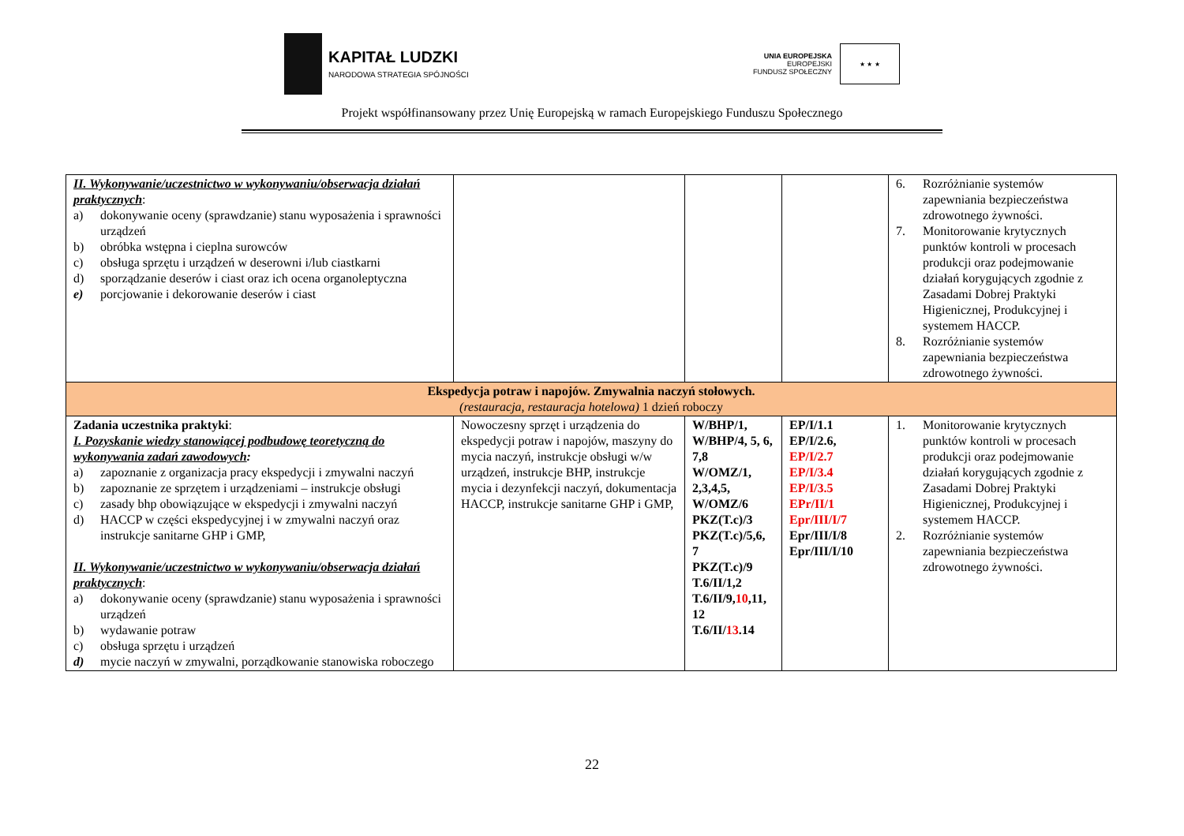KAPITAŁ LUDZKI
NARODOWA STRATEGIA SPÓJNOŚCI
UNIA EUROPEJSKA
EUROPEJSKI
FUNDUSZ SPOŁECZNY
★ ★ ★
Projekt współfinansowany przez Unię Europejską w ramach Europejskiego Funduszu Społecznego
| II. Wykonywanie/uczestnictwo w wykonywaniu/obserwacja działań praktycznych : a) dokonywanie oceny (sprawdzanie) stanu wyposażenia i sprawności urządzeń b) obróbka wstępna i cieplna surowców c) obsługa sprzętu i urządzeń w deserowni i/lub ciastkarni d) sporządzanie deserów i ciast oraz ich ocena organoleptyczna e) porcjowanie i dekorowanie deserów i ciast | | | | 6. Rozróżnianie systemów zapewniania bezpieczeństwa zdrowotnego żywności. 7. Monitorowanie krytycznych punktów kontroli w procesach produkcji oraz podejmowanie działań korygujących zgodnie z Zasadami Dobrej Praktyki Higienicznej, Produkcyjnej i systemem HACCP. 8. Rozróżnianie systemów zapewniania bezpieczeństwa zdrowotnego żywności. |
| Ekspedycja potraw i napojów. Zmywalnia naczyń stołowych. (restauracja, restauracja hotelowa) 1 dzień roboczy | | | | |
| Zadania uczestnika praktyki : I. Pozyskanie wiedzy stanowiącej podbudowę teoretyczną do wykonywania zadań zawodowych : a) zapoznanie z organizacja pracy ekspedycji i zmywalni naczyń b) zapoznanie ze sprzętem i urządzeniami – instrukcje obsługi c) zasady bhp obowiązujące w ekspedycji i zmywalni naczyń d) HACCP w części ekspedycyjnej i w zmywalni naczyń oraz instrukcje sanitarne GHP i GMP, II. Wykonywanie/uczestnictwo w wykonywaniu/obserwacja działań praktycznych : a) dokonywanie oceny (sprawdzanie) stanu wyposażenia i sprawności urządzeń b) wydawanie potraw c) obsługa sprzętu i urządzeń d) mycie naczyń w zmywalni, porządkowanie stanowiska roboczego | Nowoczesny sprzęt i urządzenia do ekspedycji potraw i napojów, maszyny do mycia naczyń, instrukcje obsługi w/w urządzeń, instrukcje BHP, instrukcje mycia i dezynfekcji naczyń, dokumentacja HACCP, instrukcje sanitarne GHP i GMP, | W/BHP/1, W/BHP/4, 5, 6, 7,8 W/OMZ/1, 2,3,4,5, W/OMZ/6 PKZ(T.c)/3 PKZ(T.c)/5,6, 7 PKZ(T.c)/9 T.6/II/1,2 T.6/II/9, 10 ,11, 12 T.6/II/ 13 .14 | EP/I/1.1 EP/I/2.6, EP/I/2.7 EP/I/3.4 EP/I/3.5 EPr/II/1 Epr/III/I/7 Epr/III/I/8 Epr/III/I/10 | 1. Monitorowanie krytycznych punktów kontroli w procesach produkcji oraz podejmowanie działań korygujących zgodnie z Zasadami Dobrej Praktyki Higienicznej, Produkcyjnej i systemem HACCP. 2. Rozróżnianie systemów zapewniania bezpieczeństwa zdrowotnego żywności. |
22